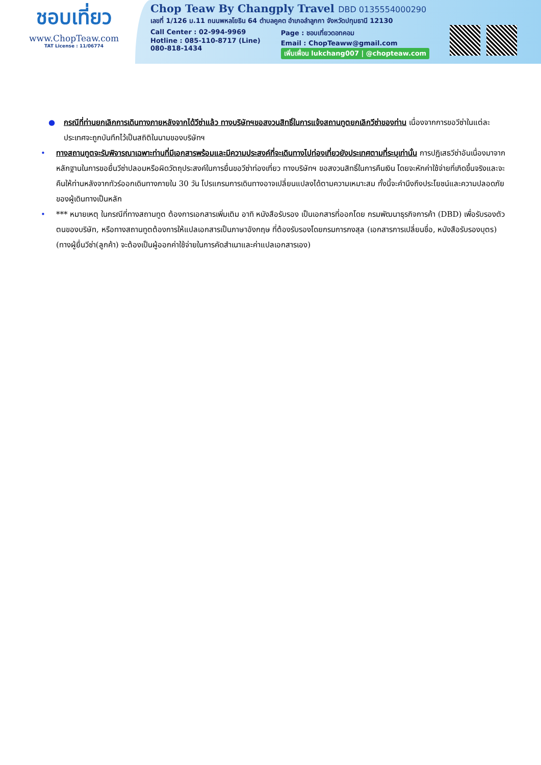ชอบเที่ยว
www.ChopTeaw.com
TAT License : 11/06774
Chop Teaw By Changply Travel DBD 0135554000290
เลขที่ 1/126 ม.11 ถนนพหลโยธิน 64 ตำบลคูคต อำเภอลำลูกกา จังหวัดปทุมธานี 12130
Call Center : 02-994-9969
Hotline : 085-110-8717 (Line)
080-818-1434
Page : ชอบเที่ยวดอทคอม
Email : ChopTeaww@gmail.com
เพิ่มเพื่อน lukchang007 | @chopteaw.com
● กรณีที่ท่านยกเลิกการเดินทางภายหลังจากได้วีซ่าแล้ว ทางบริษัทฯขอสงวนสิทธิ์ในการแจ้งสถานทูตยกเลิกวีซ่าของท่าน เนื่องจากการขอวีซ่าในแต่ละประเทศจะถูกบันทึกไว้เป็นสถิติในนามของบริษัทฯ
• ทางสถานทูตจะรับพิจารณาเฉพาะท่านที่มีเอกสารพร้อมและมีความประสงค์ที่จะเดินทางไปท่องเที่ยวยังประเทศตามที่ระบุเท่านั้น การปฏิเสธวีซ่าอันเนื่องมาจากหลักฐานในการขอยื่นวีซ่าปลอมหรือผิดวัตถุประสงค์ในการยื่นขอวีซ่าท่องเที่ยว ทางบริษัทฯ ขอสงวนสิทธิ์ในการคืนเงิน โดยจะหักค่าใช้จ่ายที่เกิดขึ้นจริงและจะคืนให้ท่านหลังจากทัวร์ออกเดินทางภายใน 30 วัน โปรแกรมการเดินทางอาจเปลี่ยนแปลงได้ตามความเหมาะสม ทั้งนี้จะคำนึงถึงประโยชน์และความปลอดภัยของผู้เดินทางเป็นหลัก
• *** หมายเหตุ ในกรณีที่ทางสถานทูต ต้องการเอกสารเพิ่มเติม อาทิ หนังสือรับรอง เป็นเอกสารที่ออกโดย กรมพัฒนาธุรกิจการค้า (DBD) เพื่อรับรองตัวตนของบริษัท, หรือทางสถานทูตต้องการให้แปลเอกสารเป็นภาษาอังกฤษ ที่ต้องรับรองโดยกรมการกงสุล (เอกสารการเปลี่ยนชื่อ, หนังสือรับรองบุตร) (ทางผู้ยื่นวีซ่า(ลูกค้า) จะต้องเป็นผู้ออกค่าใช้จ่ายในการคัดสำเนาและค่าแปลเอกสารเอง)